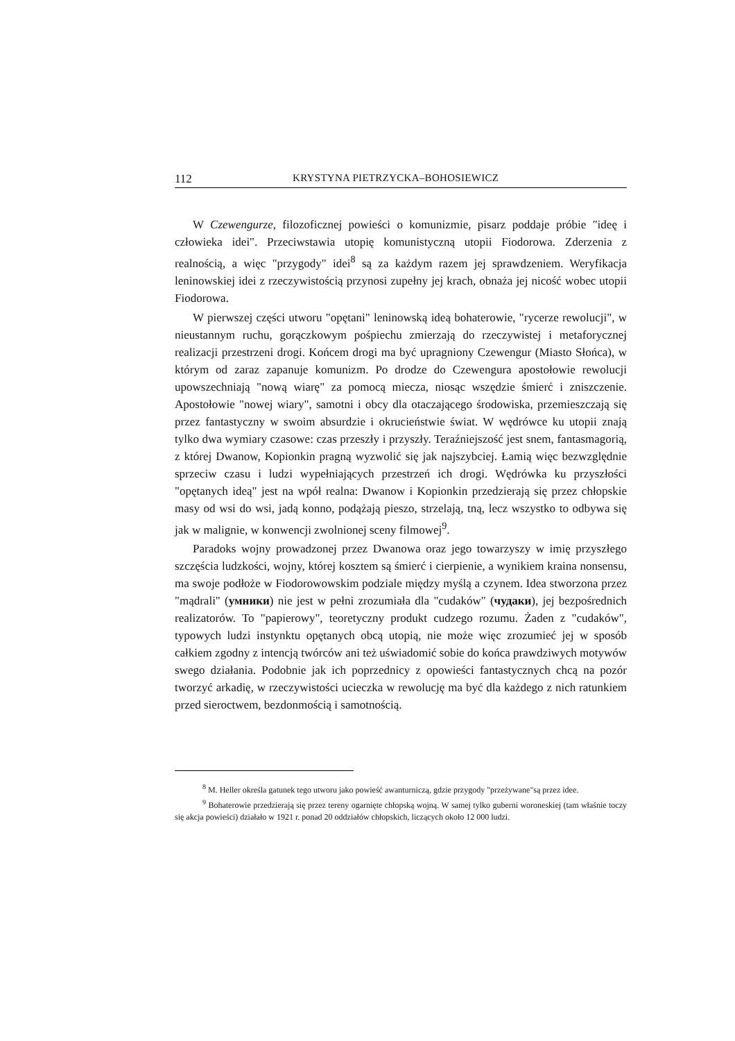112 KRYSTYNA PIETRZYCKA–BOHOSIEWICZ
W Czewengurze, filozoficznej powieści o komunizmie, pisarz poddaje próbie "ideę i człowieka idei". Przeciwstawia utopię komunistyczną utopii Fiodorowa. Zderzenia z realnością, a więc "przygody" idei<sup>8</sup> są za każdym razem jej sprawdzeniem. Weryfikacja leninowskiej idei z rzeczywistością przynosi zupełny jej krach, obnaża jej nicość wobec utopii Fiodorowa.
W pierwszej części utworu "opętani" leninowską ideą bohaterowie, "rycerze rewolucji", w nieustannym ruchu, gorączkowym pośpiechu zmierzają do rzeczywistej i metaforycznej realizacji przestrzeni drogi. Końcem drogi ma być upragniony Czewengur (Miasto Słońca), w którym od zaraz zapanuje komunizm. Po drodze do Czewengura apostołowie rewolucji upowszechniają "nową wiarę" za pomocą miecza, niosąc wszędzie śmierć i zniszczenie. Apostołowie "nowej wiary", samotni i obcy dla otaczającego środowiska, przemieszczają się przez fantastyczny w swoim absurdzie i okrucieństwie świat. W wędrówce ku utopii znają tylko dwa wymiary czasowe: czas przeszły i przyszły. Teraźniejszość jest snem, fantasmagorią, z której Dwanow, Kopionkin pragną wyzwolić się jak najszybciej. Łamią więc bezwzględnie sprzeciw czasu i ludzi wypełniających przestrzeń ich drogi. Wędrówka ku przyszłości "opętanych ideą" jest na wpół realna: Dwanow i Kopionkin przedzierają się przez chłopskie masy od wsi do wsi, jadą konno, podążają pieszo, strzelają, tną, lecz wszystko to odbywa się jak w malignie, w konwencji zwolnionej sceny filmowej<sup>9</sup>.
Paradoks wojny prowadzonej przez Dwanowa oraz jego towarzyszy w imię przyszłego szczęścia ludzkości, wojny, której kosztem są śmierć i cierpienie, a wynikiem kraina nonsensu, ma swoje podłoże w Fiodorowowskim podziale między myślą a czynem. Idea stworzona przez "mądrali" (умники) nie jest w pełni zrozumiała dla "cudaków" (чудаки), jej bezpośrednich realizatorów. To "papierowy", teoretyczny produkt cudzego rozumu. Żaden z "cudaków", typowych ludzi instynktu opętanych obcą utopią, nie może więc zrozumieć jej w sposób całkiem zgodny z intencją twórców ani też uświadomić sobie do końca prawdziwych motywów swego działania. Podobnie jak ich poprzednicy z opowieści fantastycznych chcą na pozór tworzyć arkadię, w rzeczywistości ucieczka w rewolucję ma być dla każdego z nich ratunkiem przed sieroctwem, bezdonmością i samotnością.
<sup>8</sup> M. Heller określa gatunek tego utworu jako powieść awanturniczą, gdzie przygody "przeżywane"są przez idee.
<sup>9</sup> Bohaterowie przedzierają się przez tereny ogarnięte chłopską wojną. W samej tylko guberni woroneskiej (tam właśnie toczy się akcja powieści) działało w 1921 r. ponad 20 oddziałów chłopskich, liczących około 12 000 ludzi.